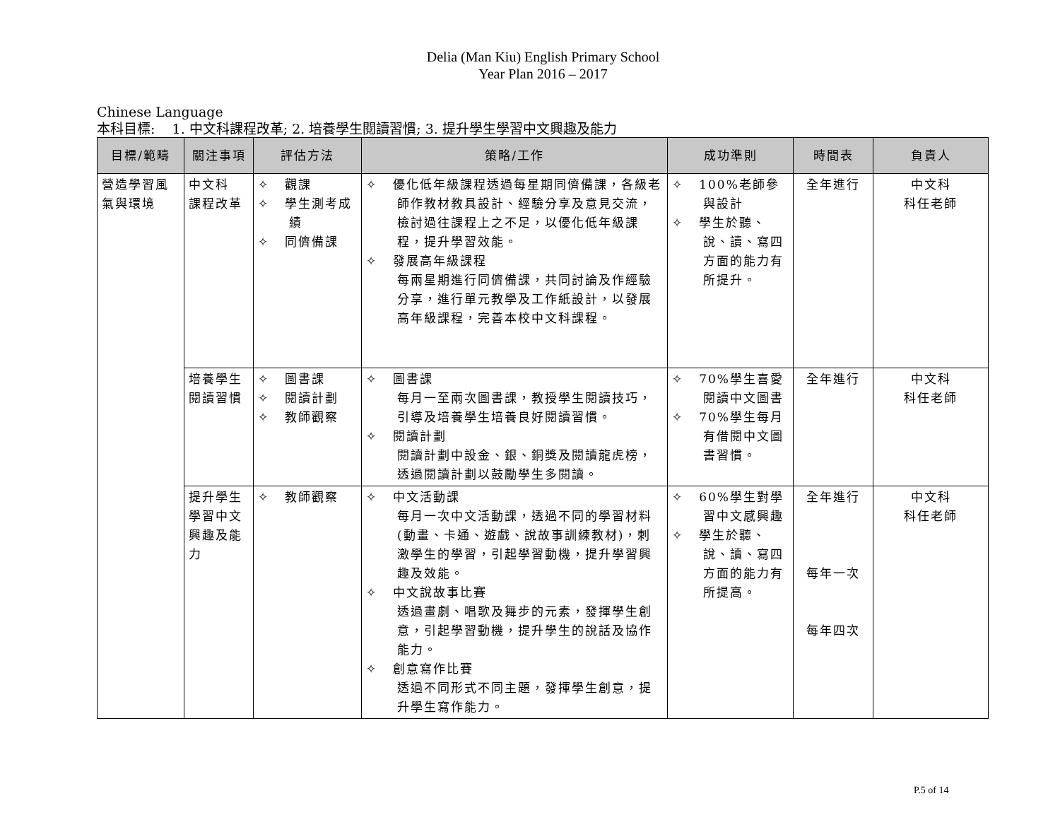Delia (Man Kiu) English Primary School
Year Plan 2016 – 2017
Chinese Language
本科目標: 1. 中文科課程改革; 2. 培養學生閱讀習慣; 3. 提升學生學習中文興趣及能力
| 目標/範疇 | 關注事項 | 評估方法 | 策略/工作 | 成功準則 | 時間表 | 負責人 |
| --- | --- | --- | --- | --- | --- | --- |
| 營造學習風氣與環境 | 中文科 課程改革 | ✧ 觀課 ✧ 學生測考成績 ✧ 同儕備課 | ✧ 優化低年級課程透過每星期同儕備課，各級老師作教材教具設計、經驗分享及意見交流，檢討過往課程上之不足，以優化低年級課程，提升學習效能。 ✧ 發展高年級課程 每兩星期進行同儕備課，共同討論及作經驗分享，進行單元教學及工作紙設計，以發展高年級課程，完善本校中文科課程。 | ✧ 100%老師參與設計 ✧ 學生於聽、說、讀、寫四方面的能力有所提升。 | 全年進行 | 中文科 科任老師 |
| | 培養學生閱讀習慣 | ✧ 圖書課 ✧ 閱讀計劃 ✧ 教師觀察 | ✧ 圖書課 每月一至兩次圖書課，教授學生閱讀技巧，引導及培養學生培養良好閱讀習慣。 ✧ 閱讀計劃 閱讀計劃中設金、銀、銅獎及閱讀龍虎榜，透過閱讀計劃以鼓勵學生多閱讀。 | ✧ 70%學生喜愛閱讀中文圖書 ✧ 70%學生每月有借閱中文圖書習慣。 | 全年進行 | 中文科 科任老師 |
| | 提升學生學習中文興趣及能力 | ✧ 教師觀察 | ✧ 中文活動課 每月一次中文活動課，透過不同的學習材料(動畫、卡通、遊戲、說故事訓練教材)，刺激學生的學習，引起學習動機，提升學習興趣及效能。 ✧ 中文說故事比賽 透過畫劇、唱歌及舞步的元素，發揮學生創意，引起學習動機，提升學生的說話及協作能力。 ✧ 創意寫作比賽 透過不同形式不同主題，發揮學生創意，提升學生寫作能力。 | ✧ 60%學生對學習中文感興趣 ✧ 學生於聽、說、讀、寫四方面的能力有所提高。 | 全年進行 每年一次 每年四次 | 中文科 科任老師 |
P.5 of 14